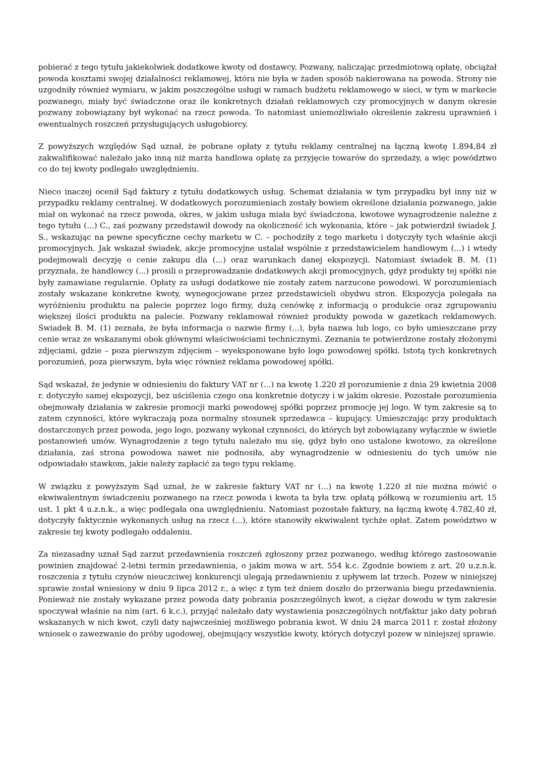pobierać z tego tytułu jakiekolwiek dodatkowe kwoty od dostawcy. Pozwany, naliczając przedmiotową opłatę, obciążał powoda kosztami swojej działalności reklamowej, która nie była w żaden sposób nakierowana na powoda. Strony nie uzgodniły również wymiaru, w jakim poszczególne usługi w ramach budżetu reklamowego w sieci, w tym w markecie pozwanego, miały być świadczone oraz ile konkretnych działań reklamowych czy promocyjnych w danym okresie pozwany zobowiązany był wykonać na rzecz powoda. To natomiast uniemożliwiało określenie zakresu uprawnień i ewentualnych roszczeń przysługujących usługobiorcy.
Z powyższych względów Sąd uznał, że pobrane opłaty z tytułu reklamy centralnej na łączną kwotę 1.894,84 zł zakwalifikować należało jako inną niż marża handlowa opłatę za przyjęcie towarów do sprzedaży, a więc powództwo co do tej kwoty podlegało uwzględnieniu.
Nieco inaczej ocenił Sąd faktury z tytułu dodatkowych usług. Schemat działania w tym przypadku był inny niż w przypadku reklamy centralnej. W dodatkowych porozumieniach zostały bowiem określone działania pozwanego, jakie miał on wykonać na rzecz powoda, okres, w jakim usługa miała być świadczona, kwotowe wynagrodzenie należne z tego tytułu (...) C., zaś pozwany przedstawił dowody na okoliczność ich wykonania, które – jak potwierdził świadek J. S., wskazując na pewne specyficzne cechy marketu w C. – pochodziły z tego marketu i dotyczyły tych właśnie akcji promocyjnych. Jak wskazał świadek, akcje promocyjne ustalał wspólnie z przedstawicielem handlowym (...) i wtedy podejmowali decyzję o cenie zakupu dla (...) oraz warunkach danej ekspozycji. Natomiast świadek B. M. (1) przyznała, że handlowcy (...) prosili o przeprowadzanie dodatkowych akcji promocyjnych, gdyż produkty tej spółki nie były zamawiane regularnie. Opłaty za usługi dodatkowe nie zostały zatem narzucone powodowi. W porozumieniach zostały wskazane konkretne kwoty, wynegocjowane przez przedstawicieli obydwu stron. Ekspozycja polegała na wyróżnieniu produktu na palecie poprzez logo firmy, dużą cenówkę z informacją o produkcie oraz zgrupowaniu większej ilości produktu na palecie. Pozwany reklamował również produkty powoda w gazetkach reklamowych. Świadek B. M. (1) zeznała, że była informacja o nazwie firmy (...), była nazwa lub logo, co było umieszczane przy cenie wraz ze wskazanymi obok głównymi właściwościami technicznymi. Zeznania te potwierdzone zostały złożonymi zdjęciami, gdzie – poza pierwszym zdjęciem – wyeksponowane było logo powodowej spółki. Istotą tych konkretnych porozumień, poza pierwszym, była więc również reklama powodowej spółki.
Sąd wskazał, że jedynie w odniesieniu do faktury VAT nr (...) na kwotę 1.220 zł porozumienie z dnia 29 kwietnia 2008 r. dotyczyło samej ekspozycji, bez uściślenia czego ona konkretnie dotyczy i w jakim okresie. Pozostałe porozumienia obejmowały działania w zakresie promocji marki powodowej spółki poprzez promocję jej logo. W tym zakresie są to zatem czynności, które wykraczają poza normalny stosunek sprzedawca – kupujący. Umieszczając przy produktach dostarczonych przez powoda, jego logo, pozwany wykonał czynności, do których był zobowiązany wyłącznie w świetle postanowień umów. Wynagrodzenie z tego tytułu należało mu się, gdyż było ono ustalone kwotowo, za określone działania, zaś strona powodowa nawet nie podnosiła, aby wynagrodzenie w odniesieniu do tych umów nie odpowiadało stawkom, jakie należy zapłacić za tego typu reklamę.
W związku z powyższym Sąd uznał, że w zakresie faktury VAT nr (...) na kwotę 1.220 zł nie można mówić o ekwiwalentnym świadczeniu pozwanego na rzecz powoda i kwota ta była tzw. opłatą półkową w rozumieniu art. 15 ust. 1 pkt 4 u.z.n.k., a więc podlegała ona uwzględnieniu. Natomiast pozostałe faktury, na łączną kwotę 4.782,40 zł, dotyczyły faktycznie wykonanych usług na rzecz (...), które stanowiły ekwiwalent tychże opłat. Zatem powództwo w zakresie tej kwoty podlegało oddaleniu.
Za niezasadny uznał Sąd zarzut przedawnienia roszczeń zgłoszony przez pozwanego, według którego zastosowanie powinien znajdować 2-letni termin przedawnienia, o jakim mowa w art. 554 k.c. Zgodnie bowiem z art. 20 u.z.n.k. roszczenia z tytułu czynów nieuczciwej konkurencji ulegają przedawnieniu z upływem lat trzech. Pozew w niniejszej sprawie został wniesiony w dniu 9 lipca 2012 r., a więc z tym też dniem doszło do przerwania biegu przedawnienia. Ponieważ nie zostały wykazane przez powoda daty pobrania poszczególnych kwot, a ciężar dowodu w tym zakresie spoczywał właśnie na nim (art. 6 k.c.), przyjąć należało daty wystawienia poszczególnych not/faktur jako daty pobrań wskazanych w nich kwot, czyli daty najwcześniej możliwego pobrania kwot. W dniu 24 marca 2011 r. został złożony wniosek o zawezwanie do próby ugodowej, obejmujący wszystkie kwoty, których dotyczył pozew w niniejszej sprawie.